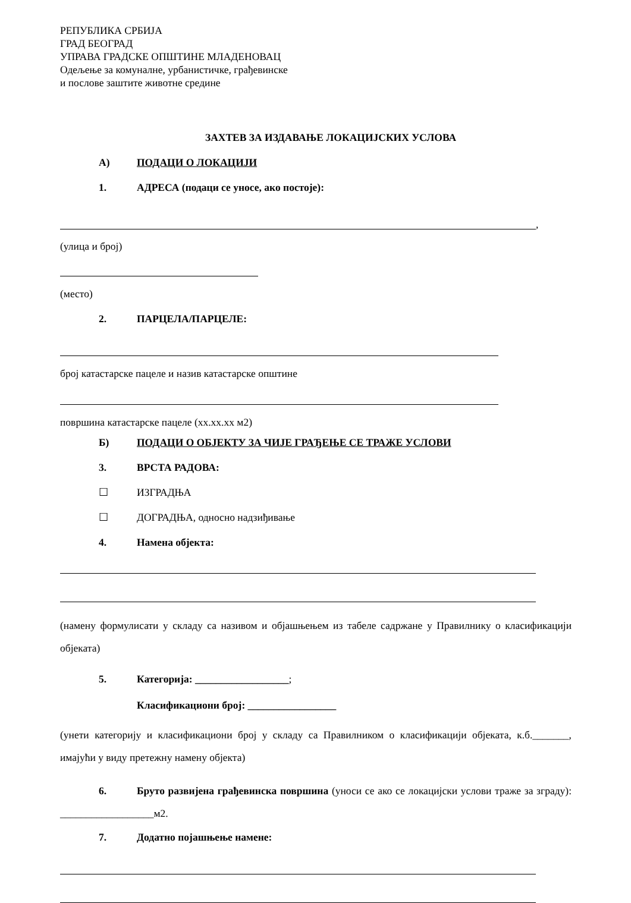РЕПУБЛИКА СРБИЈА
ГРАД БЕОГРАД
УПРАВА ГРАДСКЕ ОПШТИНЕ МЛАДЕНОВАЦ
Одељење за комуналне, урбанистичке, грађевинске
и послове заштите животне средине
ЗАХТЕВ ЗА ИЗДАВАЊЕ ЛОКАЦИЈСКИХ УСЛОВА
А) ПОДАЦИ О ЛОКАЦИЈИ
1. АДРЕСА (подаци се уносе, ако постоје):
,
(улица и број)
(место)
2. ПАРЦЕЛА/ПАРЦЕЛЕ:
број катастарске пацеле и назив катастарске општине
површина катастарске пацеле (хх.хх.хх м2)
Б) ПОДАЦИ О ОБЈЕКТУ ЗА ЧИЈЕ ГРАЂЕЊЕ СЕ ТРАЖЕ УСЛОВИ
3. ВРСТА РАДОВА:
☐ ИЗГРАДЊА
☐ ДОГРАДЊА, односно надзиђивање
4. Намена објекта:
(намену формулисати у складу са називом и објашњењем из табеле садржане у Правилнику о класификацији објеката)
5. Категорија: __________________;
Класификациони број: _________________
(унети категорију и класификациони број у складу са Правилником о класификацији објеката, к.б._______, имајући у виду претежну намену објекта)
6. Бруто развијена грађевинска површина (уноси се ако се локацијски услови траже за зграду): __________________м2.
7. Додатно појашњење намене: